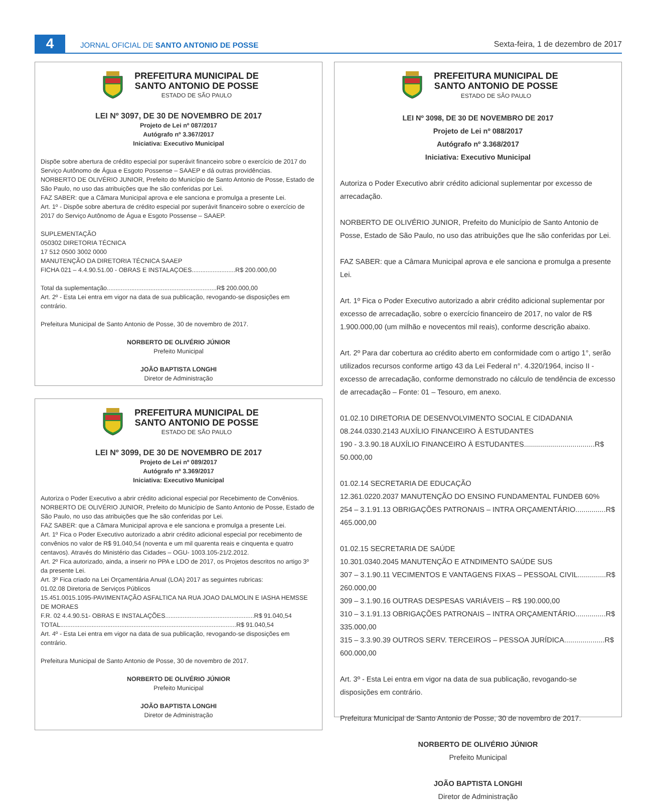4
JORNAL OFICIAL DE SANTO ANTONIO DE POSSE
Sexta-feira, 1 de dezembro de 2017
PREFEITURA MUNICIPAL DE
SANTO ANTONIO DE POSSE
ESTADO DE SÃO PAULO
LEI Nº 3097, DE 30 DE NOVEMBRO DE 2017
Projeto de Lei nº 087/2017
Autógrafo nº 3.367/2017
Iniciativa: Executivo Municipal
Dispõe sobre abertura de crédito especial por superávit financeiro sobre o exercício de 2017 do Serviço Autônomo de Água e Esgoto Possense – SAAEP e dá outras providências.
NORBERTO DE OLIVÉRIO JUNIOR, Prefeito do Município de Santo Antonio de Posse, Estado de São Paulo, no uso das atribuições que lhe são conferidas por Lei.
FAZ SABER: que a Câmara Municipal aprova e ele sanciona e promulga a presente Lei.
Art. 1º - Dispõe sobre abertura de crédito especial por superávit financeiro sobre o exercício de 2017 do Serviço Autônomo de Água e Esgoto Possense – SAAEP.
SUPLEMENTAÇÃO
050302 DIRETORIA TÉCNICA
17 512 0500 3002 0000
MANUTENÇÃO DA DIRETORIA TÉCNICA SAAEP
FICHA 021 – 4.4.90.51.00 - OBRAS E INSTALAÇOES.........................R$ 200.000,00
Total da suplementação...............................................................R$ 200.000,00
Art. 2º - Esta Lei entra em vigor na data de sua publicação, revogando-se disposições em contrário.
Prefeitura Municipal de Santo Antonio de Posse, 30 de novembro de 2017.
NORBERTO DE OLIVÉRIO JÚNIOR
Prefeito Municipal
JOÃO BAPTISTA LONGHI
Diretor de Administração
PREFEITURA MUNICIPAL DE
SANTO ANTONIO DE POSSE
ESTADO DE SÃO PAULO
LEI Nº 3099, DE 30 DE NOVEMBRO DE 2017
Projeto de Lei nº 089/2017
Autógrafo nº 3.369/2017
Iniciativa: Executivo Municipal
Autoriza o Poder Executivo a abrir crédito adicional especial por Recebimento de Convênios.
NORBERTO DE OLIVÉRIO JUNIOR, Prefeito do Município de Santo Antonio de Posse, Estado de São Paulo, no uso das atribuições que lhe são conferidas por Lei.
FAZ SABER: que a Câmara Municipal aprova e ele sanciona e promulga a presente Lei.
Art. 1º Fica o Poder Executivo autorizado a abrir crédito adicional especial por recebimento de convênios no valor de R$ 91.040,54 (noventa e um mil quarenta reais e cinquenta e quatro centavos). Através do Ministério das Cidades – OGU- 1003.105-21/2.2012.
Art. 2º Fica autorizado, ainda, a inserir no PPA e LDO de 2017, os Projetos descritos no artigo 3º da presente Lei.
Art. 3º Fica criado na Lei Orçamentária Anual (LOA) 2017 as seguintes rubricas:
01.02.08 Diretoria de Serviços Públicos
15.451.0015.1095-PAVIMENTAÇÃO ASFALTICA NA RUA JOAO DALMOLIN E IASHA HEMSSE DE MORAES
F.R. 02 4.4.90.51- OBRAS E INSTALAÇÕES...................................................R$ 91.040,54
TOTAL.....................................................................................................R$ 91.040,54
Art. 4º - Esta Lei entra em vigor na data de sua publicação, revogando-se disposições em contrário.
Prefeitura Municipal de Santo Antonio de Posse, 30 de novembro de 2017.
NORBERTO DE OLIVÉRIO JÚNIOR
Prefeito Municipal
JOÃO BAPTISTA LONGHI
Diretor de Administração
PREFEITURA MUNICIPAL DE
SANTO ANTONIO DE POSSE
ESTADO DE SÃO PAULO
LEI Nº 3098, DE 30 DE NOVEMBRO DE 2017
Projeto de Lei nº 088/2017
Autógrafo nº 3.368/2017
Iniciativa: Executivo Municipal
Autoriza o Poder Executivo abrir crédito adicional suplementar por excesso de arrecadação.
NORBERTO DE OLIVÉRIO JUNIOR, Prefeito do Município de Santo Antonio de Posse, Estado de São Paulo, no uso das atribuições que lhe são conferidas por Lei.
FAZ SABER: que a Câmara Municipal aprova e ele sanciona e promulga a presente Lei.
Art. 1º Fica o Poder Executivo autorizado a abrir crédito adicional suplementar por excesso de arrecadação, sobre o exercício financeiro de 2017, no valor de R$ 1.900.000,00 (um milhão e novecentos mil reais), conforme descrição abaixo.
Art. 2º Para dar cobertura ao crédito aberto em conformidade com o artigo 1°, serão utilizados recursos conforme artigo 43 da Lei Federal n°. 4.320/1964, inciso II - excesso de arrecadação, conforme demonstrado no cálculo de tendência de excesso de arrecadação – Fonte: 01 – Tesouro, em anexo.
01.02.10 DIRETORIA DE DESENVOLVIMENTO SOCIAL E CIDADANIA
08.244.0330.2143 AUXÍLIO FINANCEIRO À ESTUDANTES
190 - 3.3.90.18 AUXÍLIO FINANCEIRO À ESTUDANTES...................................R$ 50.000,00
01.02.14 SECRETARIA DE EDUCAÇÃO
12.361.0220.2037 MANUTENÇÃO DO ENSINO FUNDAMENTAL FUNDEB 60%
254 – 3.1.91.13 OBRIGAÇÕES PATRONAIS – INTRA ORÇAMENTÁRIO...............R$ 465.000,00
01.02.15 SECRETARIA DE SAÚDE
10.301.0340.2045 MANUTENÇÃO E ATNDIMENTO SAÚDE SUS
307 – 3.1.90.11 VECIMENTOS E VANTAGENS FIXAS – PESSOAL CIVIL..............R$ 260.000,00
309 – 3.1.90.16 OUTRAS DESPESAS VARIÁVEIS – R$ 190.000,00
310 – 3.1.91.13 OBRIGAÇÕES PATRONAIS – INTRA ORÇAMENTÁRIO...............R$ 335.000,00
315 – 3.3.90.39 OUTROS SERV. TERCEIROS – PESSOA JURÍDICA....................R$ 600.000,00
Art. 3º - Esta Lei entra em vigor na data de sua publicação, revogando-se disposições em contrário.
Prefeitura Municipal de Santo Antonio de Posse, 30 de novembro de 2017.
NORBERTO DE OLIVÉRIO JÚNIOR
Prefeito Municipal
JOÃO BAPTISTA LONGHI
Diretor de Administração